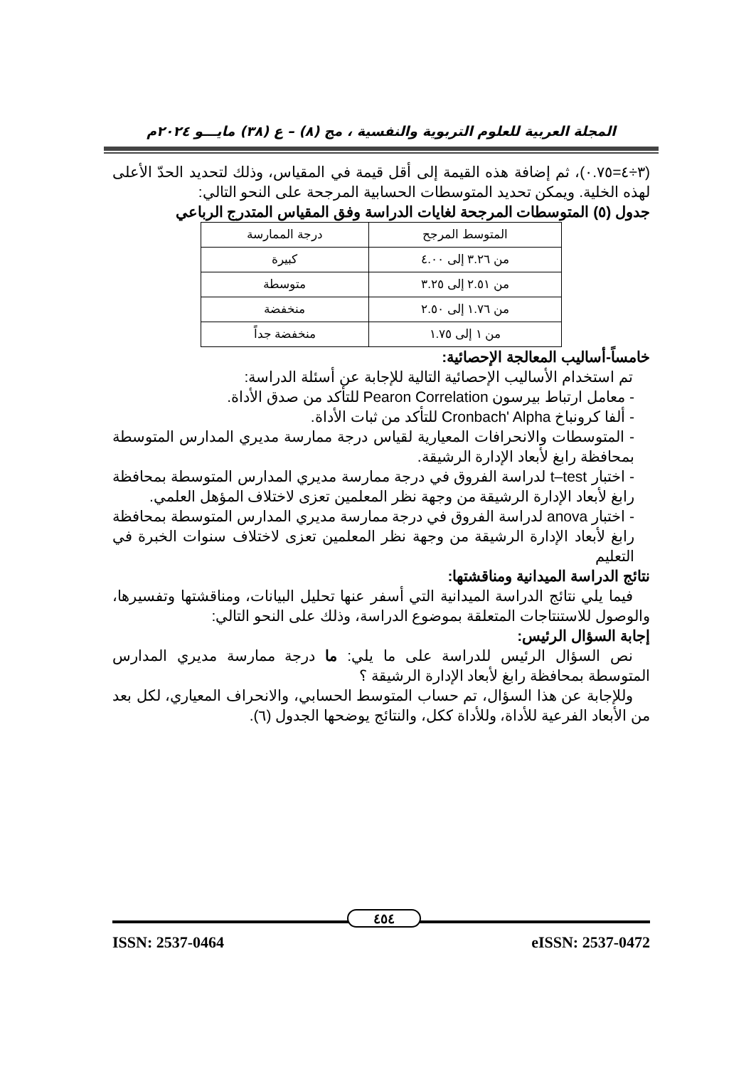المجلة العربية للعلوم التربوية والنفسية ، مج (٨) – ع (٣٨) مايـــو ٢٠٢٤م
(٣÷٤=٠.٧٥)، ثم إضافة هذه القيمة إلى أقل قيمة في المقياس، وذلك لتحديد الحدّ الأعلى لهذه الخلية. ويمكن تحديد المتوسطات الحسابية المرجحة على النحو التالي:
جدول (٥) المتوسطات المرجحة لغايات الدراسة وفق المقياس المتدرج الرباعي
| المتوسط المرجح | درجة الممارسة |
| --- | --- |
| من ٣.٢٦ إلى ٤.٠٠ | كبيرة |
| من ٢.٥١ إلى ٣.٢٥ | متوسطة |
| من ١.٧٦ إلى ٢.٥٠ | منخفضة |
| من ١ إلى ١.٧٥ | منخفضة جداً |
خامساً-أساليب المعالجة الإحصائية:
تم استخدام الأساليب الإحصائية التالية للإجابة عن أسئلة الدراسة:
- معامل ارتباط بيرسون Pearon Correlation للتأكد من صدق الأداة.
- ألفا كرونباخ Cronbach' Alpha للتأكد من ثبات الأداة.
- المتوسطات والانحرافات المعيارية لقياس درجة ممارسة مديري المدارس المتوسطة بمحافظة رابغ لأبعاد الإدارة الرشيقة.
- اختبار t–test لدراسة الفروق في درجة ممارسة مديري المدارس المتوسطة بمحافظة رابغ لأبعاد الإدارة الرشيقة من وجهة نظر المعلمين تعزى لاختلاف المؤهل العلمي.
- اختبار anova لدراسة الفروق في درجة ممارسة مديري المدارس المتوسطة بمحافظة رابغ لأبعاد الإدارة الرشيقة من وجهة نظر المعلمين تعزى لاختلاف سنوات الخبرة في التعليم
نتائج الدراسة الميدانية ومناقشتها:
فيما يلي نتائج الدراسة الميدانية التي أسفر عنها تحليل البيانات، ومناقشتها وتفسيرها، والوصول للاستنتاجات المتعلقة بموضوع الدراسة، وذلك على النحو التالي:
إجابة السؤال الرئيس:
نص السؤال الرئيس للدراسة على ما يلي: ما درجة ممارسة مديري المدارس المتوسطة بمحافظة رابغ لأبعاد الإدارة الرشيقة ؟
وللإجابة عن هذا السؤال، تم حساب المتوسط الحسابي، والانحراف المعياري، لكل بعد من الأبعاد الفرعية للأداة، وللأداة ككل، والنتائج يوضحها الجدول (٦).
٤٥٤
ISSN: 2537-0464 eISSN: 2537-0472